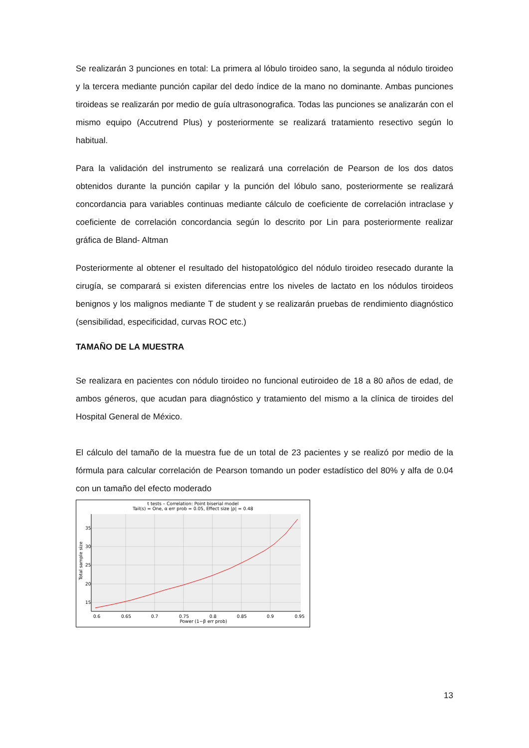Se realizarán 3 punciones en total: La primera al lóbulo tiroideo sano, la segunda al nódulo tiroideo y la tercera mediante punción capilar del dedo índice de la mano no dominante. Ambas punciones tiroideas se realizarán por medio de guía ultrasonografica. Todas las punciones se analizarán con el mismo equipo (Accutrend Plus) y posteriormente se realizará tratamiento resectivo según lo habitual.
Para la validación del instrumento se realizará una correlación de Pearson de los dos datos obtenidos durante la punción capilar y la punción del lóbulo sano, posteriormente se realizará concordancia para variables continuas mediante cálculo de coeficiente de correlación intraclase y coeficiente de correlación concordancia según lo descrito por Lin para posteriormente realizar gráfica de Bland- Altman
Posteriormente al obtener el resultado del histopatológico del nódulo tiroideo resecado durante la cirugía, se comparará si existen diferencias entre los niveles de lactato en los nódulos tiroideos benignos y los malignos mediante T de student y se realizarán pruebas de rendimiento diagnóstico (sensibilidad, especificidad, curvas ROC etc.)
TAMAÑO DE LA MUESTRA
Se realizara en pacientes con nódulo tiroideo no funcional eutiroideo de 18 a 80 años de edad, de ambos géneros, que acudan para diagnóstico y tratamiento del mismo a la clínica de tiroides del Hospital General de México.
El cálculo del tamaño de la muestra fue de un total de 23 pacientes y se realizó por medio de la fórmula para calcular correlación de Pearson tomando un poder estadístico del 80% y alfa de 0.04 con un tamaño del efecto moderado
t tests – Correlation: Point biserial model
Tail(s) = One, α err prob = 0.05, Effect size |ρ| = 0.48
35
30
25
20
15
0.6
0.65
0.7
0.75
0.8
0.85
0.9
0.95
Power (1−β err prob)
Total sample size
13